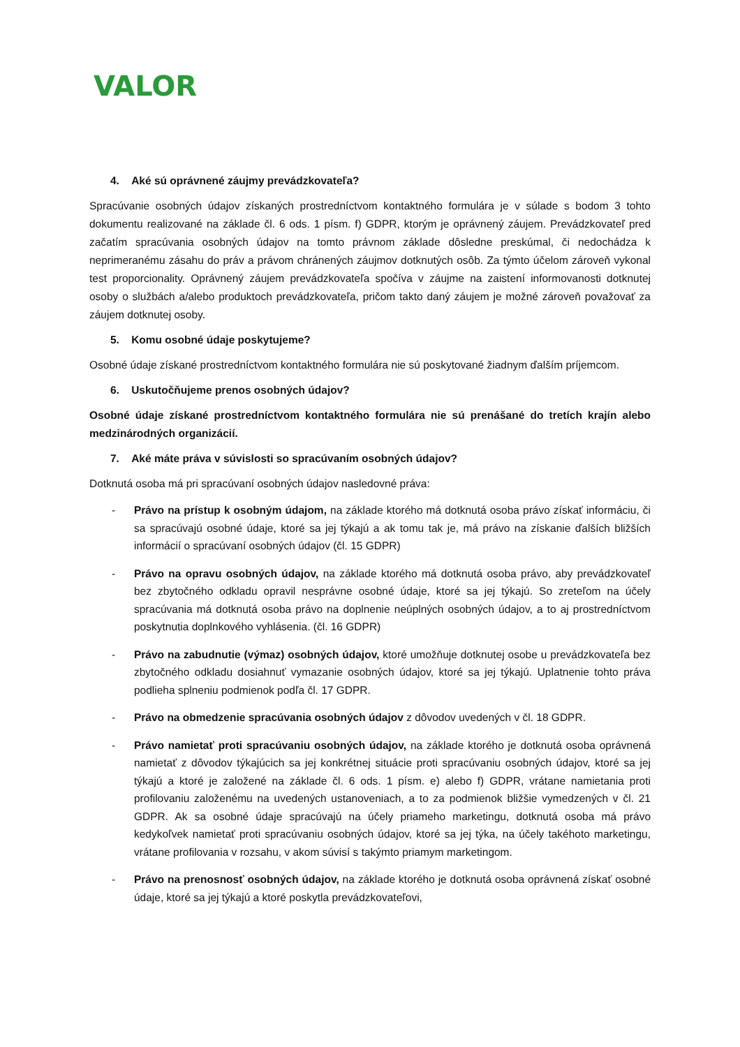VALOR
4. Aké sú oprávnené záujmy prevádzkovateľa?
Spracúvanie osobných údajov získaných prostredníctvom kontaktného formulára je v súlade s bodom 3 tohto dokumentu realizované na základe čl. 6 ods. 1 písm. f) GDPR, ktorým je oprávnený záujem. Prevádzkovateľ pred začatím spracúvania osobných údajov na tomto právnom základe dôsledne preskúmal, či nedochádza k neprimeranému zásahu do práv a právom chránených záujmov dotknutých osôb. Za týmto účelom zároveň vykonal test proporcionality. Oprávnený záujem prevádzkovateľa spočíva v záujme na zaistení informovanosti dotknutej osoby o službách a/alebo produktoch prevádzkovateľa, pričom takto daný záujem je možné zároveň považovať za záujem dotknutej osoby.
5. Komu osobné údaje poskytujeme?
Osobné údaje získané prostredníctvom kontaktného formulára nie sú poskytované žiadnym ďalším príjemcom.
6. Uskutočňujeme prenos osobných údajov?
Osobné údaje získané prostredníctvom kontaktného formulára nie sú prenášané do tretích krajín alebo medzinárodných organizácií.
7. Aké máte práva v súvislosti so spracúvaním osobných údajov?
Dotknutá osoba má pri spracúvaní osobných údajov nasledovné práva:
- Právo na prístup k osobným údajom, na základe ktorého má dotknutá osoba právo získať informáciu, či sa spracúvajú osobné údaje, ktoré sa jej týkajú a ak tomu tak je, má právo na získanie ďalších bližších informácií o spracúvaní osobných údajov (čl. 15 GDPR)
- Právo na opravu osobných údajov, na základe ktorého má dotknutá osoba právo, aby prevádzkovateľ bez zbytočného odkladu opravil nesprávne osobné údaje, ktoré sa jej týkajú. So zreteľom na účely spracúvania má dotknutá osoba právo na doplnenie neúplných osobných údajov, a to aj prostredníctvom poskytnutia doplnkového vyhlásenia. (čl. 16 GDPR)
- Právo na zabudnutie (výmaz) osobných údajov, ktoré umožňuje dotknutej osobe u prevádzkovateľa bez zbytočného odkladu dosiahnuť vymazanie osobných údajov, ktoré sa jej týkajú. Uplatnenie tohto práva podlieha splneniu podmienok podľa čl. 17 GDPR.
- Právo na obmedzenie spracúvania osobných údajov z dôvodov uvedených v čl. 18 GDPR.
- Právo namietať proti spracúvaniu osobných údajov, na základe ktorého je dotknutá osoba oprávnená namietať z dôvodov týkajúcich sa jej konkrétnej situácie proti spracúvaniu osobných údajov, ktoré sa jej týkajú a ktoré je založené na základe čl. 6 ods. 1 písm. e) alebo f) GDPR, vrátane namietania proti profilovaniu založenému na uvedených ustanoveniach, a to za podmienok bližšie vymedzených v čl. 21 GDPR. Ak sa osobné údaje spracúvajú na účely priameho marketingu, dotknutá osoba má právo kedykoľvek namietať proti spracúvaniu osobných údajov, ktoré sa jej týka, na účely takéhoto marketingu, vrátane profilovania v rozsahu, v akom súvisí s takýmto priamym marketingom.
- Právo na prenosnosť osobných údajov, na základe ktorého je dotknutá osoba oprávnená získať osobné údaje, ktoré sa jej týkajú a ktoré poskytla prevádzkovateľovi,